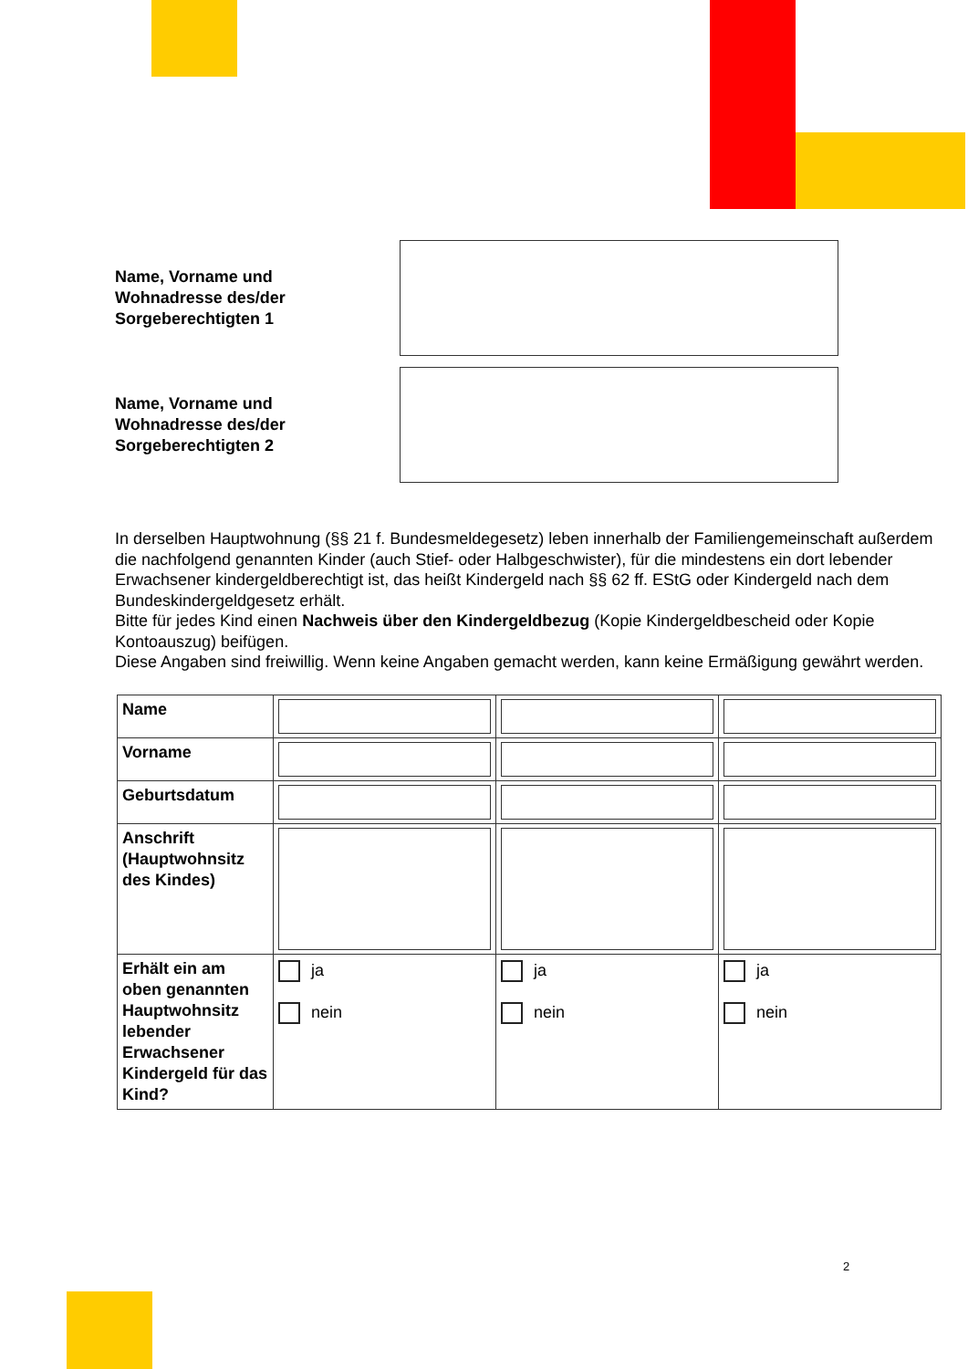Name, Vorname und
Wohnadresse des/der
Sorgeberechtigten 1
Name, Vorname und
Wohnadresse des/der
Sorgeberechtigten 2
In derselben Hauptwohnung (§§ 21 f. Bundesmeldegesetz) leben innerhalb der Familiengemeinschaft außerdem die nachfolgend genannten Kinder (auch Stief- oder Halbgeschwister), für die mindestens ein dort lebender Erwachsener kindergeldberechtigt ist, das heißt Kindergeld nach §§ 62 ff. EStG oder Kindergeld nach dem Bundeskindergeldgesetz erhält.
Bitte für jedes Kind einen Nachweis über den Kindergeldbezug (Kopie Kindergeldbescheid oder Kopie Kontoauszug) beifügen.
Diese Angaben sind freiwillig. Wenn keine Angaben gemacht werden, kann keine Ermäßigung gewährt werden.
| Name | | | |
| Vorname | | | |
| Geburtsdatum | | | |
| Anschrift (Hauptwohnsitz des Kindes) | | | |
| Erhält ein am oben genannten Hauptwohnsitz lebender Erwachsener Kindergeld für das Kind? | ja nein | ja nein | ja nein |
2